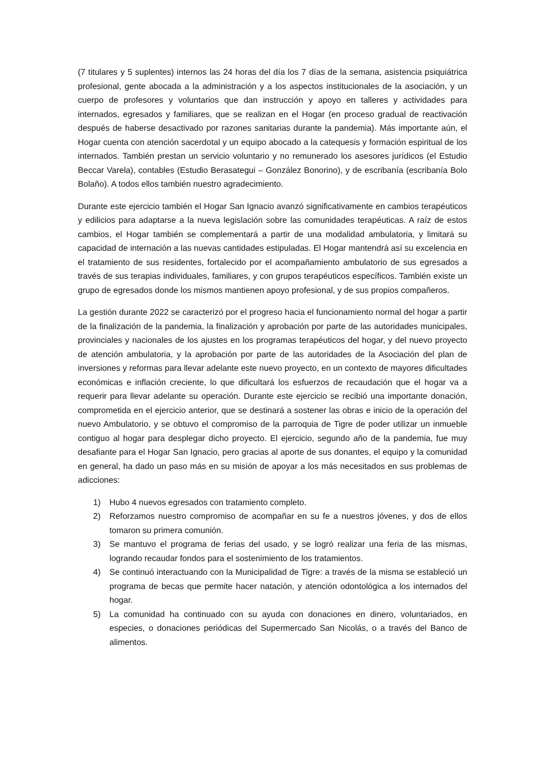(7 titulares y 5 suplentes) internos las 24 horas del día los 7 días de la semana, asistencia psiquiátrica profesional, gente abocada a la administración y a los aspectos institucionales de la asociación, y un cuerpo de profesores y voluntarios que dan instrucción y apoyo en talleres y actividades para internados, egresados y familiares, que se realizan en el Hogar (en proceso gradual de reactivación después de haberse desactivado por razones sanitarias durante la pandemia). Más importante aún, el Hogar cuenta con atención sacerdotal y un equipo abocado a la catequesis y formación espiritual de los internados. También prestan un servicio voluntario y no remunerado los asesores jurídicos (el Estudio Beccar Varela), contables (Estudio Berasategui – González Bonorino), y de escribanía (escribanía Bolo Bolaño). A todos ellos también nuestro agradecimiento.
Durante este ejercicio también el Hogar San Ignacio avanzó significativamente en cambios terapéuticos y edilicios para adaptarse a la nueva legislación sobre las comunidades terapéuticas. A raíz de estos cambios, el Hogar también se complementará a partir de una modalidad ambulatoria, y limitará su capacidad de internación a las nuevas cantidades estipuladas. El Hogar mantendrá así su excelencia en el tratamiento de sus residentes, fortalecido por el acompañamiento ambulatorio de sus egresados a través de sus terapias individuales, familiares, y con grupos terapéuticos específicos. También existe un grupo de egresados donde los mismos mantienen apoyo profesional, y de sus propios compañeros.
La gestión durante 2022 se caracterizó por el progreso hacia el funcionamiento normal del hogar a partir de la finalización de la pandemia, la finalización y aprobación por parte de las autoridades municipales, provinciales y nacionales de los ajustes en los programas terapéuticos del hogar, y del nuevo proyecto de atención ambulatoria, y la aprobación por parte de las autoridades de la Asociación del plan de inversiones y reformas para llevar adelante este nuevo proyecto, en un contexto de mayores dificultades económicas e inflación creciente, lo que dificultará los esfuerzos de recaudación que el hogar va a requerir para llevar adelante su operación. Durante este ejercicio se recibió una importante donación, comprometida en el ejercicio anterior, que se destinará a sostener las obras e inicio de la operación del nuevo Ambulatorio, y se obtuvo el compromiso de la parroquia de Tigre de poder utilizar un inmueble contiguo al hogar para desplegar dicho proyecto. El ejercicio, segundo año de la pandemia, fue muy desafiante para el Hogar San Ignacio, pero gracias al aporte de sus donantes, el equipo y la comunidad en general, ha dado un paso más en su misión de apoyar a los más necesitados en sus problemas de adicciones:
1) Hubo 4 nuevos egresados con tratamiento completo.
2) Reforzamos nuestro compromiso de acompañar en su fe a nuestros jóvenes, y dos de ellos tomaron su primera comunión.
3) Se mantuvo el programa de ferias del usado, y se logró realizar una feria de las mismas, logrando recaudar fondos para el sostenimiento de los tratamientos.
4) Se continuó interactuando con la Municipalidad de Tigre: a través de la misma se estableció un programa de becas que permite hacer natación, y atención odontológica a los internados del hogar.
5) La comunidad ha continuado con su ayuda con donaciones en dinero, voluntariados, en especies, o donaciones periódicas del Supermercado San Nicolás, o a través del Banco de alimentos.